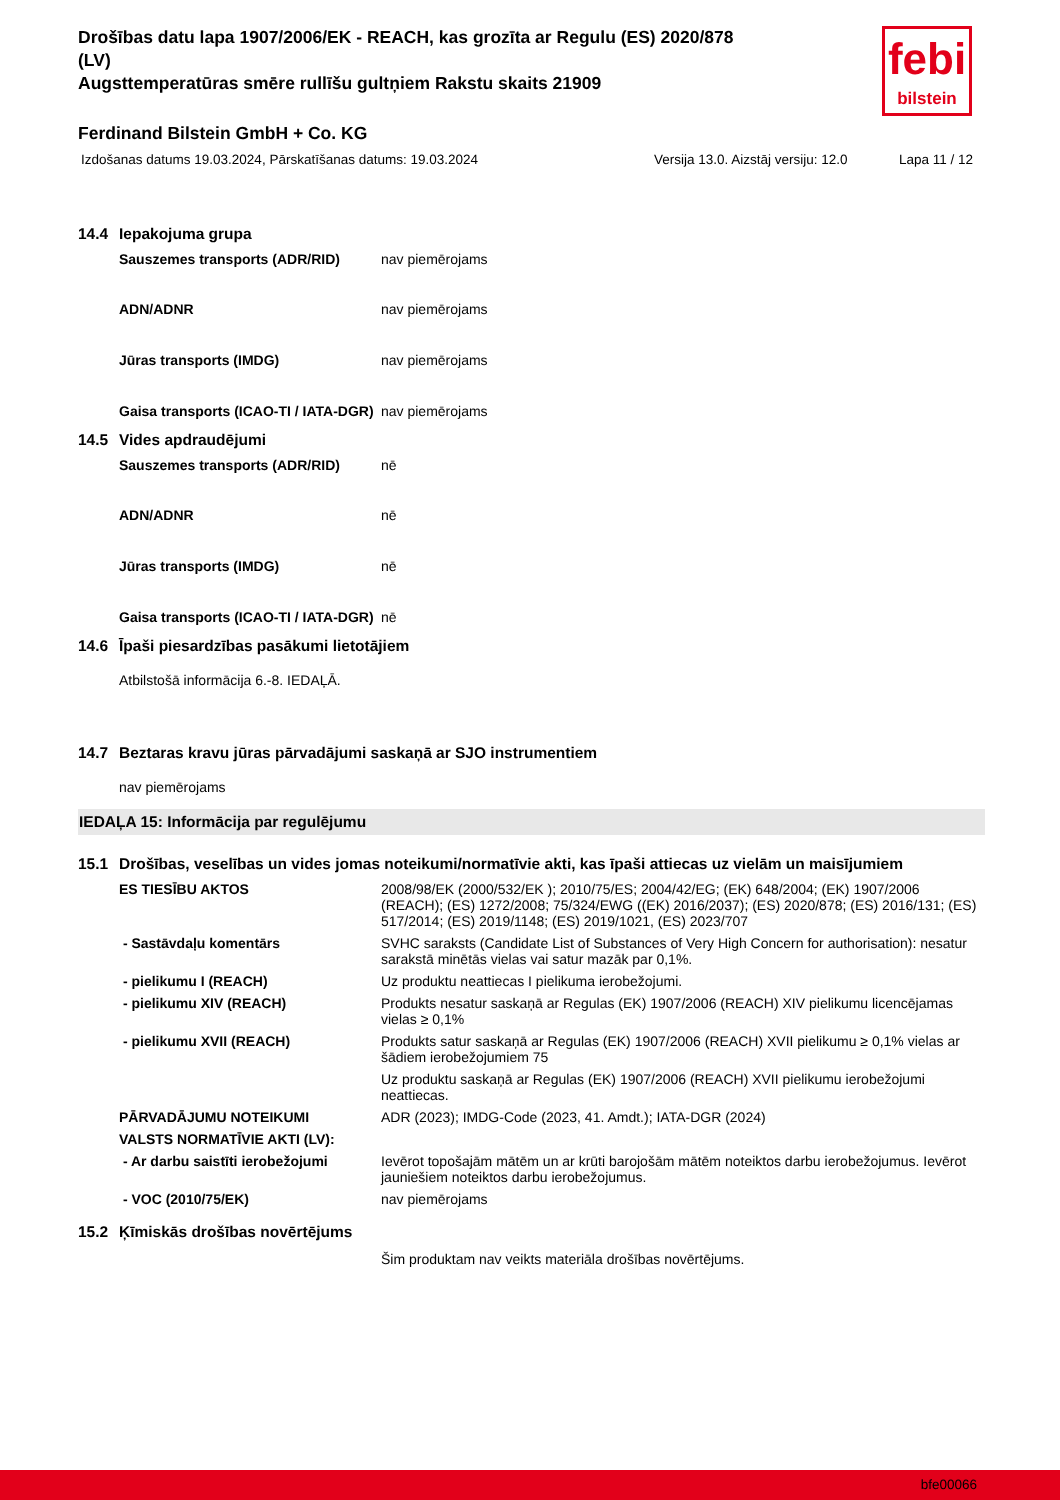febi
bilstein
Drošības datu lapa 1907/2006/EK - REACH, kas grozīta ar Regulu (ES) 2020/878
(LV)
Augsttemperatūras smēre rullīšu gultņiem Rakstu skaits 21909
Ferdinand Bilstein GmbH + Co. KG
Izdošanas datums 19.03.2024, Pārskatīšanas datums: 19.03.2024 Versija 13.0. Aizstāj versiju: 12.0 Lapa 11 / 12
14.4 Iepakojuma grupa
| Sauszemes transports (ADR/RID) | nav piemērojams |
| ADN/ADNR | nav piemērojams |
| Jūras transports (IMDG) | nav piemērojams |
| Gaisa transports (ICAO-TI / IATA-DGR) | nav piemērojams |
14.5 Vides apdraudējumi
| Sauszemes transports (ADR/RID) | nē |
| ADN/ADNR | nē |
| Jūras transports (IMDG) | nē |
| Gaisa transports (ICAO-TI / IATA-DGR) | nē |
14.6 Īpaši piesardzības pasākumi lietotājiem
Atbilstošā informācija 6.-8. IEDAĻĀ.
14.7 Beztaras kravu jūras pārvadājumi saskaņā ar SJO instrumentiem
nav piemērojams
IEDAĻA 15: Informācija par regulējumu
15.1 Drošības, veselības un vides jomas noteikumi/normatīvie akti, kas īpaši attiecas uz vielām un maisījumiem
| ES TIESĪBU AKTOS | 2008/98/EK (2000/532/EK ); 2010/75/ES; 2004/42/EG; (EK) 648/2004; (EK) 1907/2006 (REACH); (ES) 1272/2008; 75/324/EWG ((EK) 2016/2037); (ES) 2020/878; (ES) 2016/131; (ES) 517/2014; (ES) 2019/1148; (ES) 2019/1021, (ES) 2023/707 |
| - Sastāvdaļu komentārs | SVHC saraksts (Candidate List of Substances of Very High Concern for authorisation): nesatur sarakstā minētās vielas vai satur mazāk par 0,1%. |
| - pielikumu I (REACH) | Uz produktu neattiecas I pielikuma ierobežojumi. |
| - pielikumu XIV (REACH) | Produkts nesatur saskaņā ar Regulas (EK) 1907/2006 (REACH) XIV pielikumu licencējamas vielas ≥ 0,1% |
| - pielikumu XVII (REACH) | Produkts satur saskaņā ar Regulas (EK) 1907/2006 (REACH) XVII pielikumu ≥ 0,1% vielas ar šādiem ierobežojumiem 75 |
| | Uz produktu saskaņā ar Regulas (EK) 1907/2006 (REACH) XVII pielikumu ierobežojumi neattiecas. |
| PĀRVADĀJUMU NOTEIKUMI | ADR (2023); IMDG-Code (2023, 41. Amdt.); IATA-DGR (2024) |
| VALSTS NORMATĪVIE AKTI (LV): | |
| - Ar darbu saistīti ierobežojumi | Ievērot topošajām mātēm un ar krūti barojošām mātēm noteiktos darbu ierobežojumus. Ievērot jauniešiem noteiktos darbu ierobežojumus. |
| - VOC (2010/75/EK) | nav piemērojams |
15.2 Ķīmiskās drošības novērtējums
Šim produktam nav veikts materiāla drošības novērtējums.
bfe00066